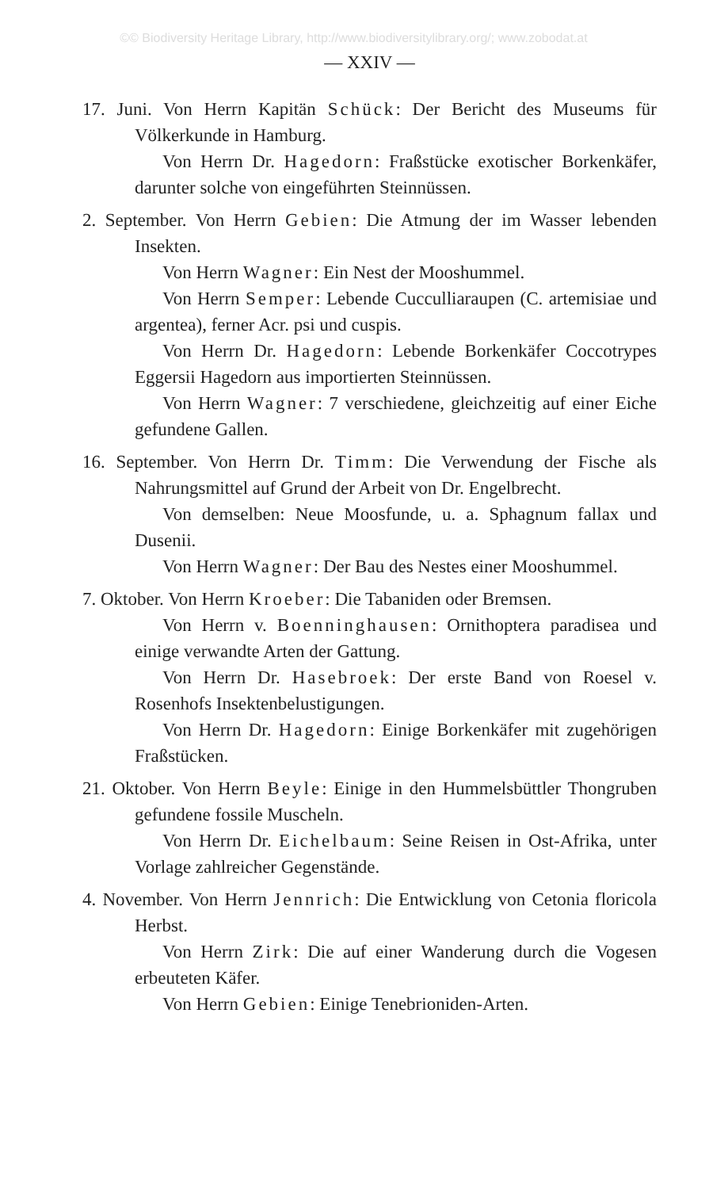©© Biodiversity Heritage Library, http://www.biodiversitylibrary.org/; www.zobodat.at
— XXIV —
17. Juni. Von Herrn Kapitän Schück: Der Bericht des Museums für Völkerkunde in Hamburg.
Von Herrn Dr. Hagedorn: Fraßstücke exotischer Borkenkäfer, darunter solche von eingeführten Steinnüssen.
2. September. Von Herrn Gebien: Die Atmung der im Wasser lebenden Insekten.
Von Herrn Wagner: Ein Nest der Mooshummel.
Von Herrn Semper: Lebende Cucculliaraupen (C. artemisiae und argentea), ferner Acr. psi und cuspis.
Von Herrn Dr. Hagedorn: Lebende Borkenkäfer Coccotrypes Eggersii Hagedorn aus importierten Steinnüssen.
Von Herrn Wagner: 7 verschiedene, gleichzeitig auf einer Eiche gefundene Gallen.
16. September. Von Herrn Dr. Timm: Die Verwendung der Fische als Nahrungsmittel auf Grund der Arbeit von Dr. Engelbrecht.
Von demselben: Neue Moosfunde, u. a. Sphagnum fallax und Dusenii.
Von Herrn Wagner: Der Bau des Nestes einer Mooshummel.
7. Oktober. Von Herrn Kroeber: Die Tabaniden oder Bremsen.
Von Herrn v. Boenninghausen: Ornithoptera paradisea und einige verwandte Arten der Gattung.
Von Herrn Dr. Hasebroek: Der erste Band von Roesel v. Rosenhofs Insektenbelustigungen.
Von Herrn Dr. Hagedorn: Einige Borkenkäfer mit zugehörigen Fraßstücken.
21. Oktober. Von Herrn Beyle: Einige in den Hummelsbüttler Thongruben gefundene fossile Muscheln.
Von Herrn Dr. Eichelbaum: Seine Reisen in Ost-Afrika, unter Vorlage zahlreicher Gegenstände.
4. November. Von Herrn Jennrich: Die Entwicklung von Cetonia floricola Herbst.
Von Herrn Zirk: Die auf einer Wanderung durch die Vogesen erbeuteten Käfer.
Von Herrn Gebien: Einige Tenebrioniden-Arten.